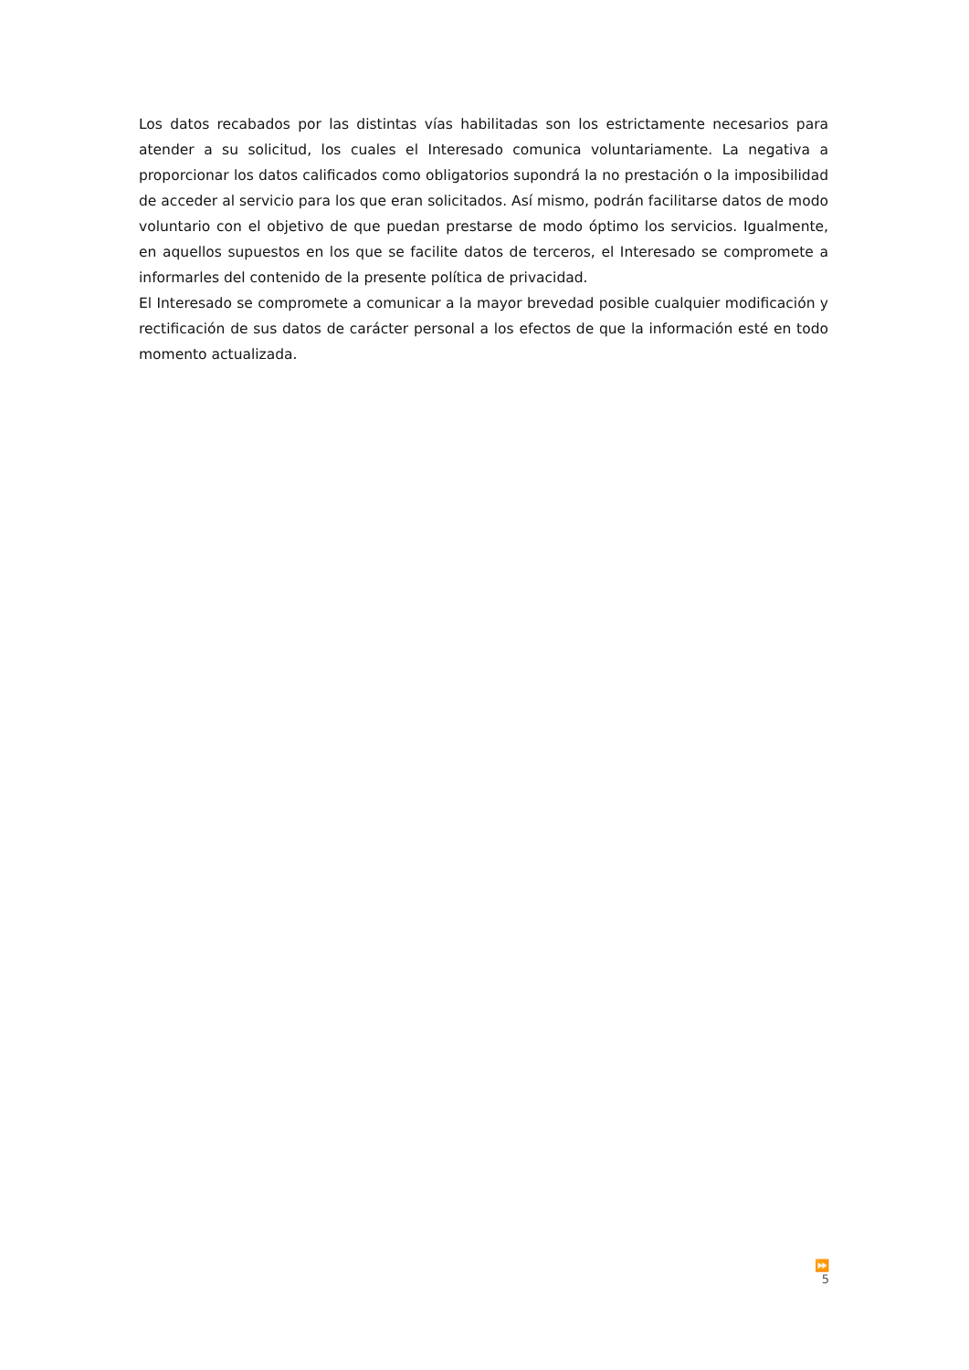Los datos recabados por las distintas vías habilitadas son los estrictamente necesarios para atender a su solicitud, los cuales el Interesado comunica voluntariamente. La negativa a proporcionar los datos calificados como obligatorios supondrá la no prestación o la imposibilidad de acceder al servicio para los que eran solicitados. Así mismo, podrán facilitarse datos de modo voluntario con el objetivo de que puedan prestarse de modo óptimo los servicios. Igualmente, en aquellos supuestos en los que se facilite datos de terceros, el Interesado se compromete a informarles del contenido de la presente política de privacidad.
El Interesado se compromete a comunicar a la mayor brevedad posible cualquier modificación y rectificación de sus datos de carácter personal a los efectos de que la información esté en todo momento actualizada.
⏩ 5